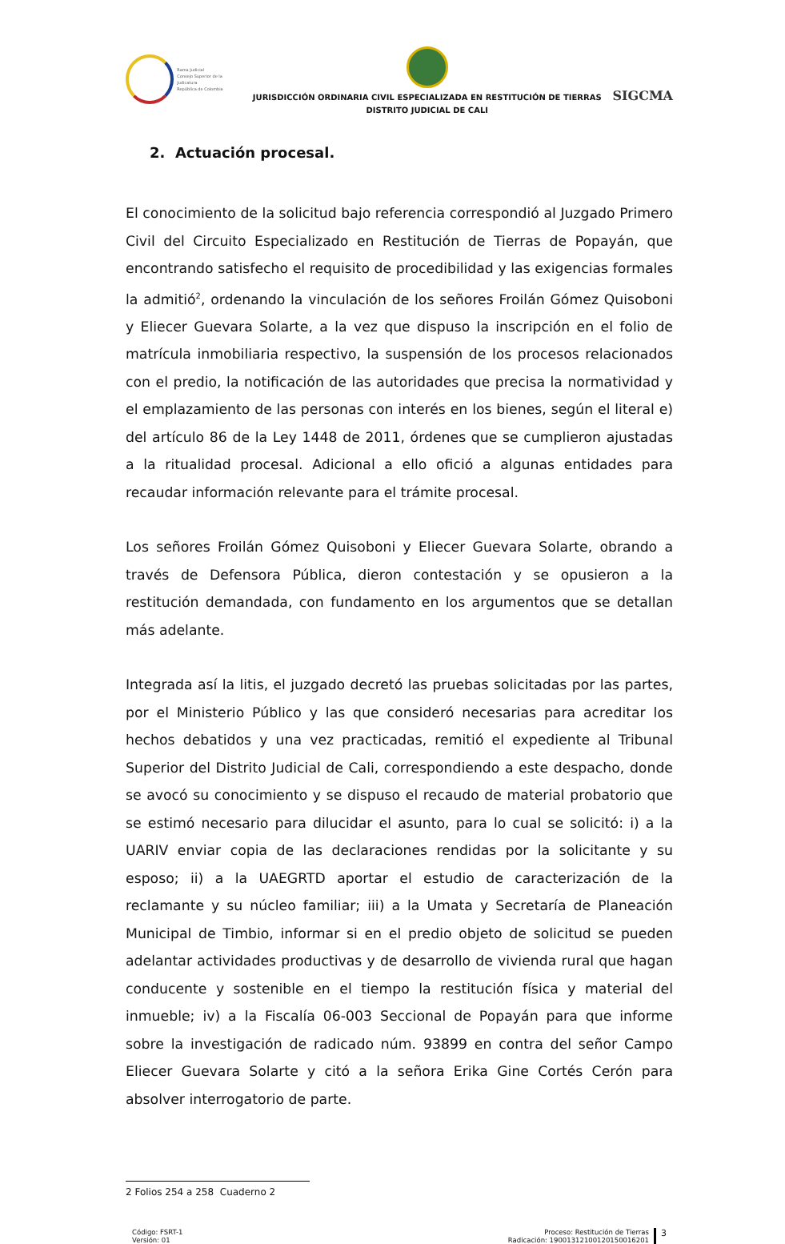Rama Judicial
Consejo Superior de la Judicatura
República de Colombia
JURISDICCIÓN ORDINARIA CIVIL ESPECIALIZADA EN RESTITUCIÓN DE TIERRAS
DISTRITO JUDICIAL DE CALI
SIGCMA
2. Actuación procesal.
El conocimiento de la solicitud bajo referencia correspondió al Juzgado Primero Civil del Circuito Especializado en Restitución de Tierras de Popayán, que encontrando satisfecho el requisito de procedibilidad y las exigencias formales la admitió<sup>2</sup>, ordenando la vinculación de los señores Froilán Gómez Quisoboni y Eliecer Guevara Solarte, a la vez que dispuso la inscripción en el folio de matrícula inmobiliaria respectivo, la suspensión de los procesos relacionados con el predio, la notificación de las autoridades que precisa la normatividad y el emplazamiento de las personas con interés en los bienes, según el literal e) del artículo 86 de la Ley 1448 de 2011, órdenes que se cumplieron ajustadas a la ritualidad procesal. Adicional a ello ofició a algunas entidades para recaudar información relevante para el trámite procesal.
Los señores Froilán Gómez Quisoboni y Eliecer Guevara Solarte, obrando a través de Defensora Pública, dieron contestación y se opusieron a la restitución demandada, con fundamento en los argumentos que se detallan más adelante.
Integrada así la litis, el juzgado decretó las pruebas solicitadas por las partes, por el Ministerio Público y las que consideró necesarias para acreditar los hechos debatidos y una vez practicadas, remitió el expediente al Tribunal Superior del Distrito Judicial de Cali, correspondiendo a este despacho, donde se avocó su conocimiento y se dispuso el recaudo de material probatorio que se estimó necesario para dilucidar el asunto, para lo cual se solicitó: i) a la UARIV enviar copia de las declaraciones rendidas por la solicitante y su esposo; ii) a la UAEGRTD aportar el estudio de caracterización de la reclamante y su núcleo familiar; iii) a la Umata y Secretaría de Planeación Municipal de Timbio, informar si en el predio objeto de solicitud se pueden adelantar actividades productivas y de desarrollo de vivienda rural que hagan conducente y sostenible en el tiempo la restitución física y material del inmueble; iv) a la Fiscalía 06-003 Seccional de Popayán para que informe sobre la investigación de radicado núm. 93899 en contra del señor Campo Eliecer Guevara Solarte y citó a la señora Erika Gine Cortés Cerón para absolver interrogatorio de parte.
2 Folios 254 a 258 Cuaderno 2
Código: FSRT-1
Versión: 01
Proceso: Restitución de Tierras
Radicación: 19001312100120150016201
3